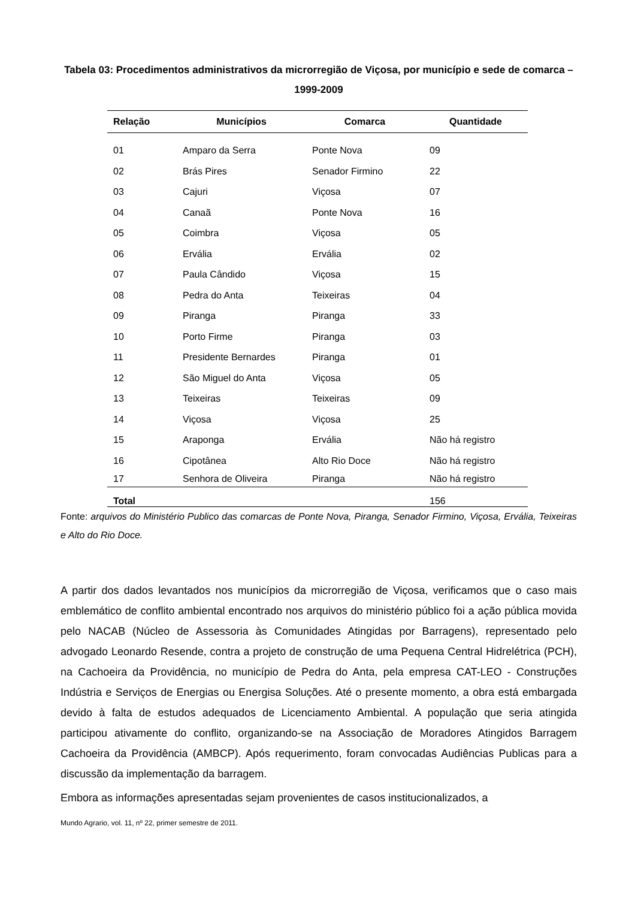Tabela 03: Procedimentos administrativos da microrregião de Viçosa, por município e sede de comarca – 1999-2009
| Relação | Municípios | Comarca | Quantidade |
| --- | --- | --- | --- |
| 01 | Amparo da Serra | Ponte Nova | 09 |
| 02 | Brás Pires | Senador Firmino | 22 |
| 03 | Cajuri | Viçosa | 07 |
| 04 | Canaã | Ponte Nova | 16 |
| 05 | Coimbra | Viçosa | 05 |
| 06 | Ervália | Ervália | 02 |
| 07 | Paula Cândido | Viçosa | 15 |
| 08 | Pedra do Anta | Teixeiras | 04 |
| 09 | Piranga | Piranga | 33 |
| 10 | Porto Firme | Piranga | 03 |
| 11 | Presidente Bernardes | Piranga | 01 |
| 12 | São Miguel do Anta | Viçosa | 05 |
| 13 | Teixeiras | Teixeiras | 09 |
| 14 | Viçosa | Viçosa | 25 |
| 15 | Araponga | Ervália | Não há registro |
| 16 | Cipotânea | Alto Rio Doce | Não há registro |
| 17 | Senhora de Oliveira | Piranga | Não há registro |
| Total | | | 156 |
Fonte: arquivos do Ministério Publico das comarcas de Ponte Nova, Piranga, Senador Firmino, Viçosa, Ervália, Teixeiras e Alto do Rio Doce.
A partir dos dados levantados nos municípios da microrregião de Viçosa, verificamos que o caso mais emblemático de conflito ambiental encontrado nos arquivos do ministério público foi a ação pública movida pelo NACAB (Núcleo de Assessoria às Comunidades Atingidas por Barragens), representado pelo advogado Leonardo Resende, contra a projeto de construção de uma Pequena Central Hidrelétrica (PCH), na Cachoeira da Providência, no município de Pedra do Anta, pela empresa CAT-LEO - Construções Indústria e Serviços de Energias ou Energisa Soluções. Até o presente momento, a obra está embargada devido à falta de estudos adequados de Licenciamento Ambiental. A população que seria atingida participou ativamente do conflito, organizando-se na Associação de Moradores Atingidos Barragem Cachoeira da Providência (AMBCP). Após requerimento, foram convocadas Audiências Publicas para a discussão da implementação da barragem.
Embora as informações apresentadas sejam provenientes de casos institucionalizados, a
Mundo Agrario, vol. 11, nº 22, primer semestre de 2011.